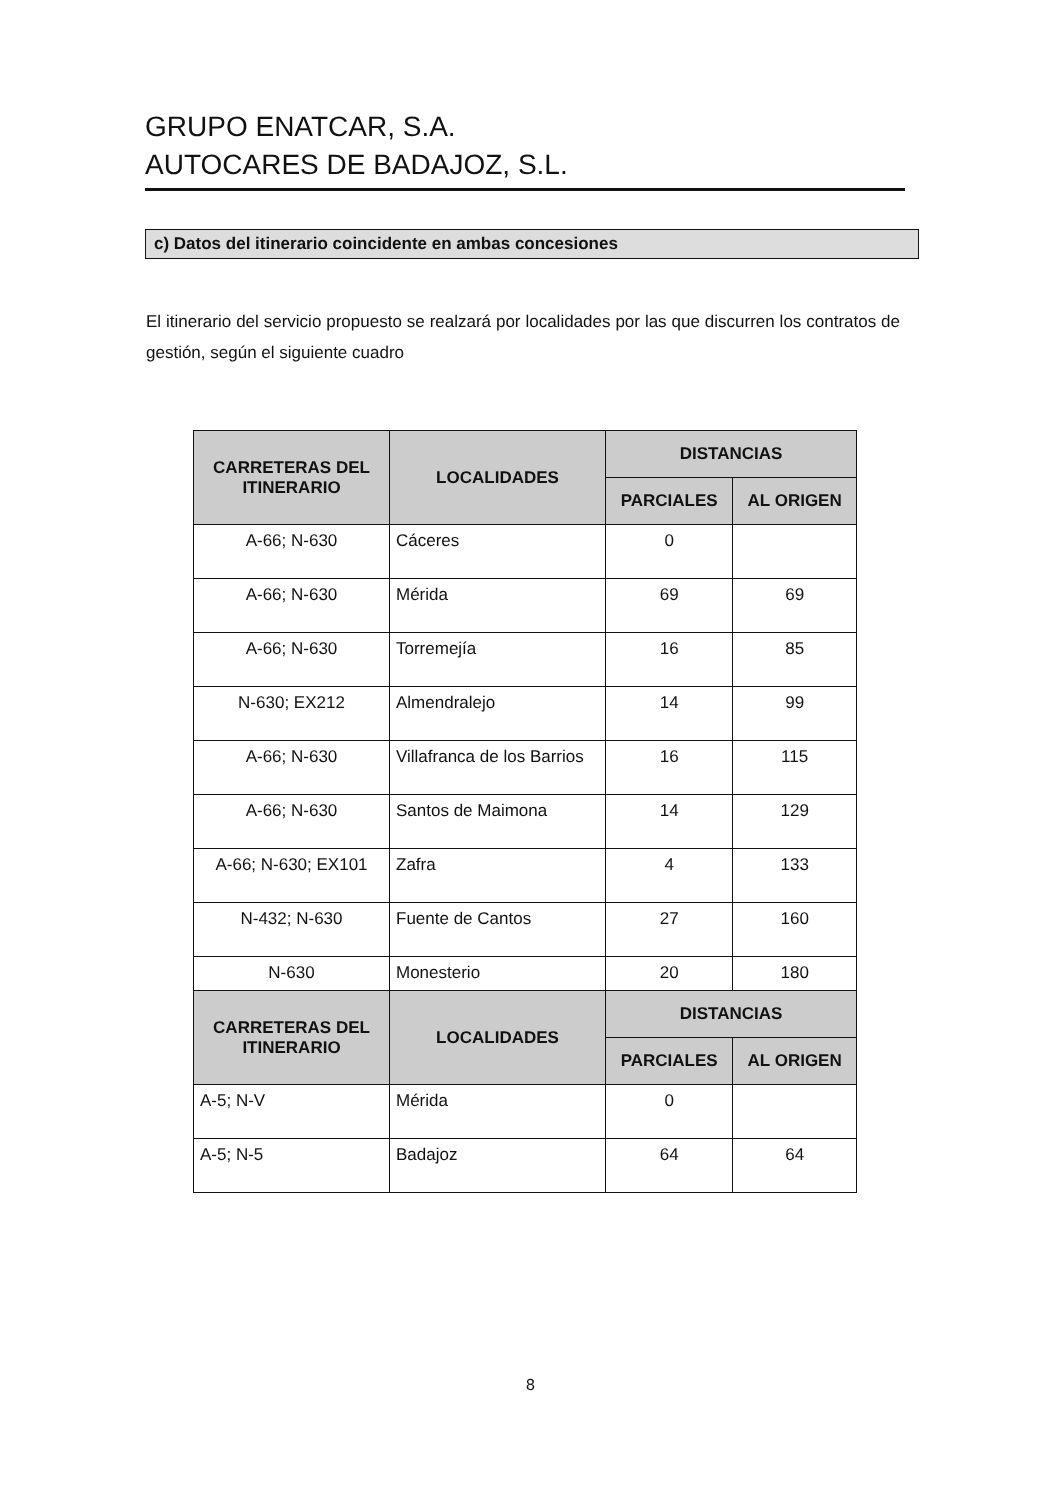GRUPO ENATCAR, S.A.
AUTOCARES DE BADAJOZ, S.L.
c) Datos del itinerario coincidente en ambas concesiones
El itinerario del servicio propuesto se realzará por localidades por las que discurren los contratos de gestión, según el siguiente cuadro
| CARRETERAS DEL ITINERARIO | LOCALIDADES | DISTANCIAS | |
| --- | --- | --- | --- |
| | | PARCIALES | AL ORIGEN |
| A-66; N-630 | Cáceres | 0 | |
| A-66; N-630 | Mérida | 69 | 69 |
| A-66; N-630 | Torremejía | 16 | 85 |
| N-630; EX212 | Almendralejo | 14 | 99 |
| A-66; N-630 | Villafranca de los Barrios | 16 | 115 |
| A-66; N-630 | Santos de Maimona | 14 | 129 |
| A-66; N-630; EX101 | Zafra | 4 | 133 |
| N-432; N-630 | Fuente de Cantos | 27 | 160 |
| N-630 | Monesterio | 20 | 180 |
| CARRETERAS DEL ITINERARIO | LOCALIDADES | DISTANCIAS | |
| --- | --- | --- | --- |
| | | PARCIALES | AL ORIGEN |
| A-5; N-V | Mérida | 0 | |
| A-5; N-5 | Badajoz | 64 | 64 |
8